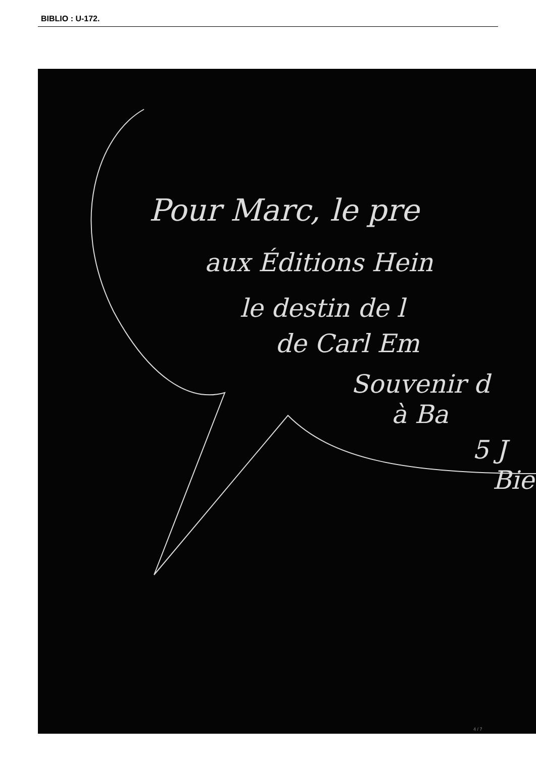BIBLIO : U-172.
Pour Marc, le pre
aux Éditions Hein
le destin de l
de Carl Em
Souvenir d
à Ba
5 J
Bie
4 / 7